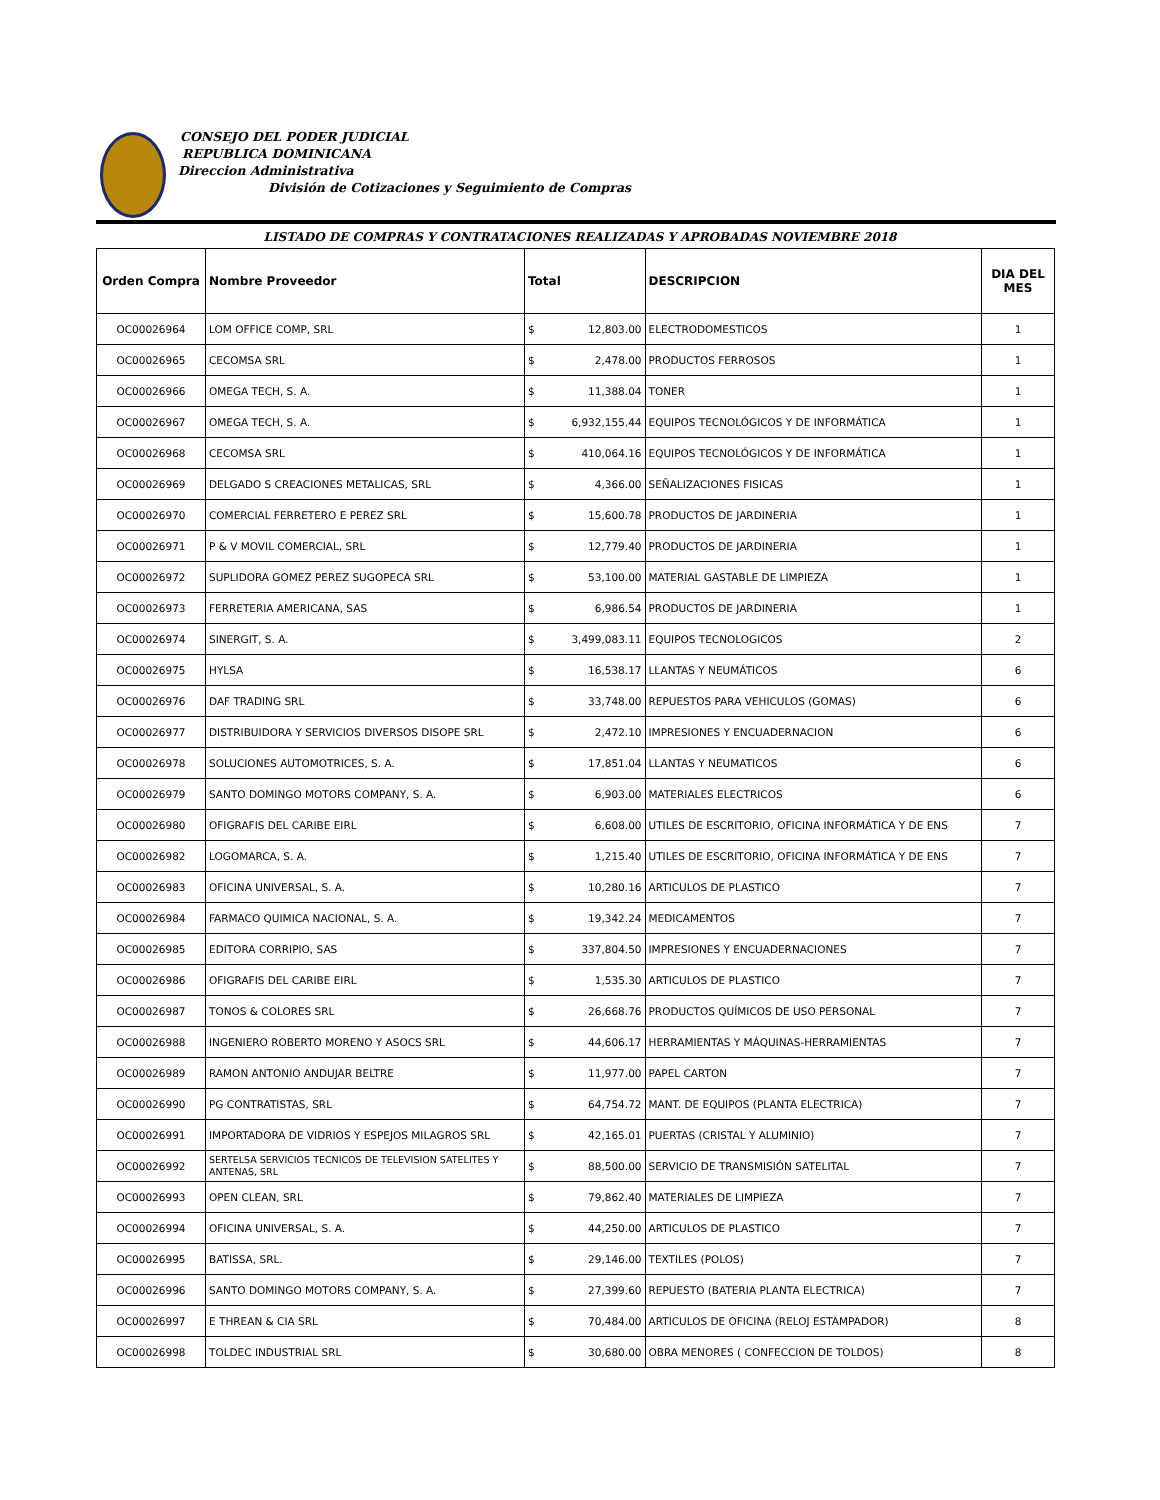CONSEJO DEL PODER JUDICIAL
REPUBLICA DOMINICANA
Direccion Administrativa
División de Cotizaciones y Seguimiento de Compras
LISTADO DE COMPRAS Y CONTRATACIONES REALIZADAS Y APROBADAS NOVIEMBRE 2018
| Orden Compra | Nombre Proveedor | Total | | DESCRIPCION | DIA DEL MES |
| --- | --- | --- | --- | --- | --- |
| OC00026964 | LOM OFFICE COMP, SRL | $ | 12,803.00 | ELECTRODOMESTICOS | 1 |
| OC00026965 | CECOMSA SRL | $ | 2,478.00 | PRODUCTOS FERROSOS | 1 |
| OC00026966 | OMEGA TECH, S. A. | $ | 11,388.04 | TONER | 1 |
| OC00026967 | OMEGA TECH, S. A. | $ | 6,932,155.44 | EQUIPOS TECNOLÓGICOS Y DE INFORMÁTICA | 1 |
| OC00026968 | CECOMSA SRL | $ | 410,064.16 | EQUIPOS TECNOLÓGICOS Y DE INFORMÁTICA | 1 |
| OC00026969 | DELGADO S CREACIONES METALICAS, SRL | $ | 4,366.00 | SEÑALIZACIONES FISICAS | 1 |
| OC00026970 | COMERCIAL FERRETERO E PEREZ SRL | $ | 15,600.78 | PRODUCTOS DE JARDINERIA | 1 |
| OC00026971 | P & V MOVIL COMERCIAL, SRL | $ | 12,779.40 | PRODUCTOS DE JARDINERIA | 1 |
| OC00026972 | SUPLIDORA GOMEZ PEREZ SUGOPECA SRL | $ | 53,100.00 | MATERIAL GASTABLE DE LIMPIEZA | 1 |
| OC00026973 | FERRETERIA AMERICANA, SAS | $ | 6,986.54 | PRODUCTOS DE JARDINERIA | 1 |
| OC00026974 | SINERGIT, S. A. | $ | 3,499,083.11 | EQUIPOS TECNOLOGICOS | 2 |
| OC00026975 | HYLSA | $ | 16,538.17 | LLANTAS Y NEUMÁTICOS | 6 |
| OC00026976 | DAF TRADING SRL | $ | 33,748.00 | REPUESTOS PARA VEHICULOS (GOMAS) | 6 |
| OC00026977 | DISTRIBUIDORA Y SERVICIOS DIVERSOS DISOPE SRL | $ | 2,472.10 | IMPRESIONES Y ENCUADERNACION | 6 |
| OC00026978 | SOLUCIONES AUTOMOTRICES, S. A. | $ | 17,851.04 | LLANTAS Y NEUMATICOS | 6 |
| OC00026979 | SANTO DOMINGO MOTORS COMPANY, S. A. | $ | 6,903.00 | MATERIALES ELECTRICOS | 6 |
| OC00026980 | OFIGRAFIS DEL CARIBE EIRL | $ | 6,608.00 | UTILES DE ESCRITORIO, OFICINA INFORMÁTICA Y DE ENS | 7 |
| OC00026982 | LOGOMARCA, S. A. | $ | 1,215.40 | UTILES DE ESCRITORIO, OFICINA INFORMÁTICA Y DE ENS | 7 |
| OC00026983 | OFICINA UNIVERSAL, S. A. | $ | 10,280.16 | ARTICULOS DE PLASTICO | 7 |
| OC00026984 | FARMACO QUIMICA NACIONAL, S. A. | $ | 19,342.24 | MEDICAMENTOS | 7 |
| OC00026985 | EDITORA CORRIPIO, SAS | $ | 337,804.50 | IMPRESIONES Y ENCUADERNACIONES | 7 |
| OC00026986 | OFIGRAFIS DEL CARIBE EIRL | $ | 1,535.30 | ARTICULOS DE PLASTICO | 7 |
| OC00026987 | TONOS & COLORES SRL | $ | 26,668.76 | PRODUCTOS QUÍMICOS DE USO PERSONAL | 7 |
| OC00026988 | INGENIERO ROBERTO MORENO Y ASOCS SRL | $ | 44,606.17 | HERRAMIENTAS Y MÁQUINAS-HERRAMIENTAS | 7 |
| OC00026989 | RAMON ANTONIO ANDUJAR BELTRE | $ | 11,977.00 | PAPEL CARTON | 7 |
| OC00026990 | PG CONTRATISTAS, SRL | $ | 64,754.72 | MANT. DE EQUIPOS (PLANTA ELECTRICA) | 7 |
| OC00026991 | IMPORTADORA DE VIDRIOS Y ESPEJOS MILAGROS SRL | $ | 42,165.01 | PUERTAS (CRISTAL Y ALUMINIO) | 7 |
| OC00026992 | SERTELSA SERVICIOS TECNICOS DE TELEVISION SATELITES Y ANTENAS, SRL | $ | 88,500.00 | SERVICIO DE TRANSMISIÓN SATELITAL | 7 |
| OC00026993 | OPEN CLEAN, SRL | $ | 79,862.40 | MATERIALES DE LIMPIEZA | 7 |
| OC00026994 | OFICINA UNIVERSAL, S. A. | $ | 44,250.00 | ARTICULOS DE PLASTICO | 7 |
| OC00026995 | BATISSA, SRL. | $ | 29,146.00 | TEXTILES (POLOS) | 7 |
| OC00026996 | SANTO DOMINGO MOTORS COMPANY, S. A. | $ | 27,399.60 | REPUESTO (BATERIA PLANTA ELECTRICA) | 7 |
| OC00026997 | E THREAN & CIA SRL | $ | 70,484.00 | ARTICULOS DE OFICINA (RELOJ ESTAMPADOR) | 8 |
| OC00026998 | TOLDEC INDUSTRIAL SRL | $ | 30,680.00 | OBRA MENORES ( CONFECCION DE TOLDOS) | 8 |